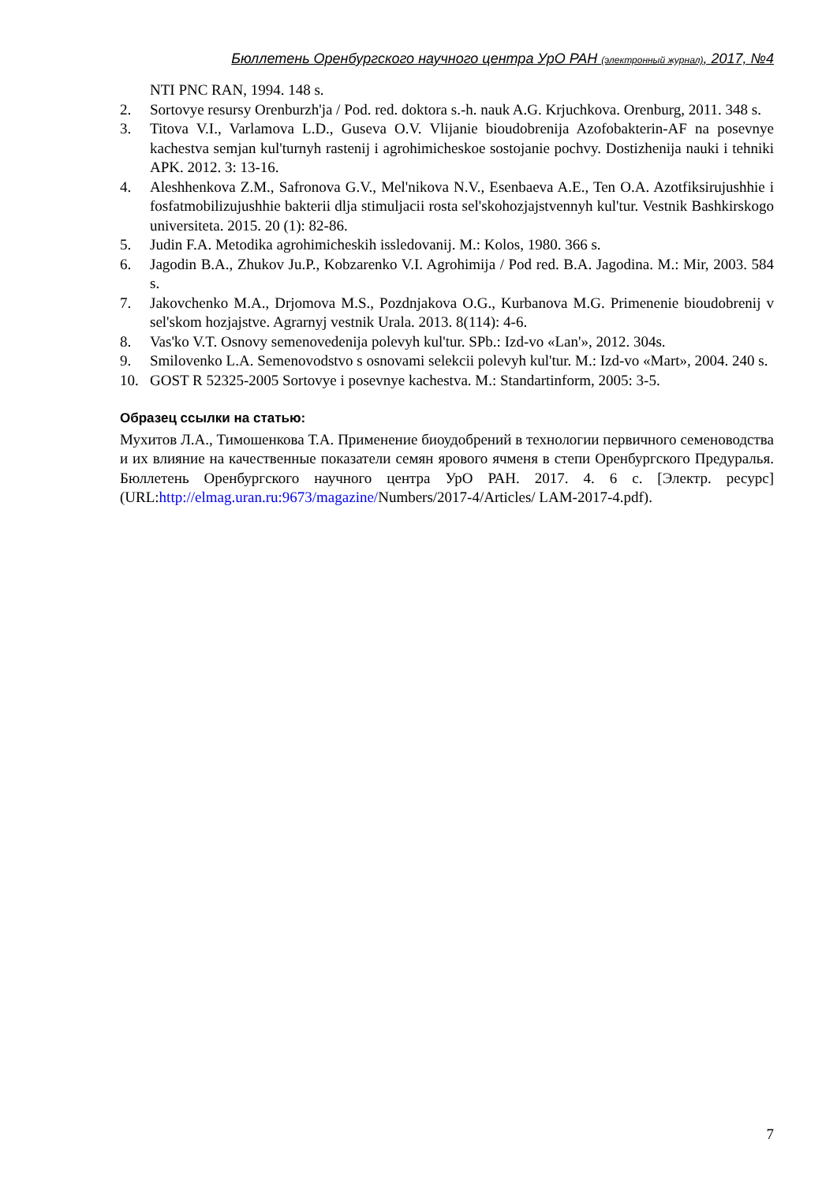Бюллетень Оренбургского научного центра УрО РАН (электронный журнал), 2017, №4
NTI PNC RAN, 1994. 148 s.
2. Sortovye resursy Orenburzh'ja / Pod. red. doktora s.-h. nauk A.G. Krjuchkova. Orenburg, 2011. 348 s.
3. Titova V.I., Varlamova L.D., Guseva O.V. Vlijanie bioudobrenija Azofobakterin-AF na posevnye kachestva semjan kul'turnyh rastenij i agrohimicheskoe sostojanie pochvy. Dostizhenija nauki i tehniki APK. 2012. 3: 13-16.
4. Aleshhenkova Z.M., Safronova G.V., Mel'nikova N.V., Esenbaeva A.E., Ten O.A. Azotfiksirujushhie i fosfatmobilizujushhie bakterii dlja stimuljacii rosta sel'skohozjajstvennyh kul'tur. Vestnik Bashkirskogo universiteta. 2015. 20 (1): 82-86.
5. Judin F.A. Metodika agrohimicheskih issledovanij. M.: Kolos, 1980. 366 s.
6. Jagodin B.A., Zhukov Ju.P., Kobzarenko V.I. Agrohimija / Pod red. B.A. Jagodina. M.: Mir, 2003. 584 s.
7. Jakovchenko M.A., Drjomova M.S., Pozdnjakova O.G., Kurbanova M.G. Primenenie bioudobrenij v sel'skom hozjajstve. Agrarnyj vestnik Urala. 2013. 8(114): 4-6.
8. Vas'ko V.T. Osnovy semenovedenija polevyh kul'tur. SPb.: Izd-vo «Lan'», 2012. 304s.
9. Smilovenko L.A. Semenovodstvo s osnovami selekcii polevyh kul'tur. M.: Izd-vo «Mart», 2004. 240 s.
10. GOST R 52325-2005 Sortovye i posevnye kachestva. M.: Standartinform, 2005: 3-5.
Образец ссылки на статью:
Мухитов Л.А., Тимошенкова Т.А. Применение биоудобрений в технологии первичного семеноводства и их влияние на качественные показатели семян ярового ячменя в степи Оренбургского Предуралья. Бюллетень Оренбургского научного центра УрО РАН. 2017. 4. 6 с. [Электр. ресурс] (URL:http://elmag.uran.ru:9673/magazine/Numbers/2017-4/Articles/ LAM-2017-4.pdf).
7